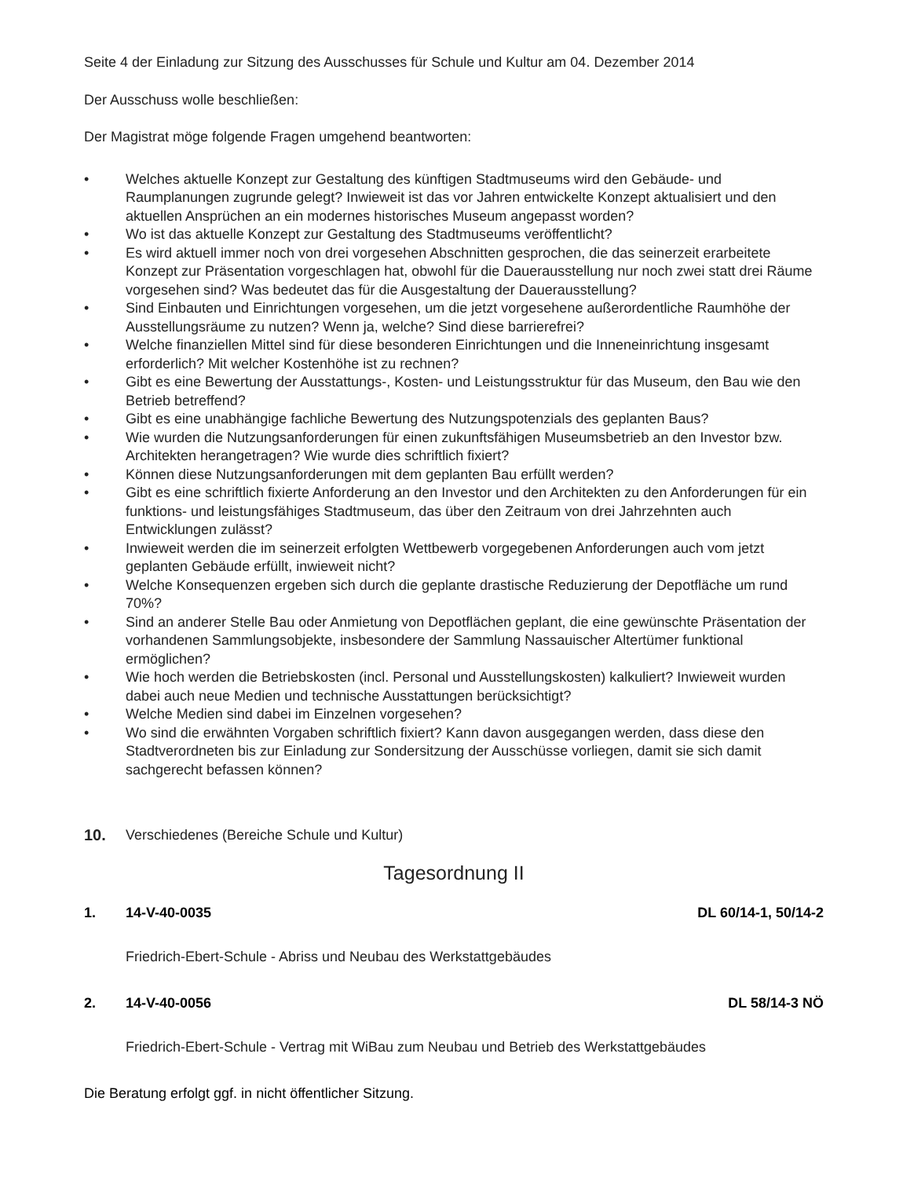Seite 4 der Einladung zur Sitzung des Ausschusses für Schule und Kultur am 04. Dezember 2014
Der Ausschuss wolle beschließen:
Der Magistrat möge folgende Fragen umgehend beantworten:
• Welches aktuelle Konzept zur Gestaltung des künftigen Stadtmuseums wird den Gebäude- und Raumplanungen zugrunde gelegt? Inwieweit ist das vor Jahren entwickelte Konzept aktualisiert und den aktuellen Ansprüchen an ein modernes historisches Museum angepasst worden?
• Wo ist das aktuelle Konzept zur Gestaltung des Stadtmuseums veröffentlicht?
• Es wird aktuell immer noch von drei vorgesehen Abschnitten gesprochen, die das seinerzeit erarbeitete Konzept zur Präsentation vorgeschlagen hat, obwohl für die Dauerausstellung nur noch zwei statt drei Räume vorgesehen sind? Was bedeutet das für die Ausgestaltung der Dauerausstellung?
• Sind Einbauten und Einrichtungen vorgesehen, um die jetzt vorgesehene außerordentliche Raumhöhe der Ausstellungsräume zu nutzen? Wenn ja, welche? Sind diese barrierefrei?
• Welche finanziellen Mittel sind für diese besonderen Einrichtungen und die Inneneinrichtung insgesamt erforderlich? Mit welcher Kostenhöhe ist zu rechnen?
• Gibt es eine Bewertung der Ausstattungs-, Kosten- und Leistungsstruktur für das Museum, den Bau wie den Betrieb betreffend?
• Gibt es eine unabhängige fachliche Bewertung des Nutzungspotenzials des geplanten Baus?
• Wie wurden die Nutzungsanforderungen für einen zukunftsfähigen Museumsbetrieb an den Investor bzw. Architekten herangetragen? Wie wurde dies schriftlich fixiert?
• Können diese Nutzungsanforderungen mit dem geplanten Bau erfüllt werden?
• Gibt es eine schriftlich fixierte Anforderung an den Investor und den Architekten zu den Anforderungen für ein funktions- und leistungsfähiges Stadtmuseum, das über den Zeitraum von drei Jahrzehnten auch Entwicklungen zulässt?
• Inwieweit werden die im seinerzeit erfolgten Wettbewerb vorgegebenen Anforderungen auch vom jetzt geplanten Gebäude erfüllt, inwieweit nicht?
• Welche Konsequenzen ergeben sich durch die geplante drastische Reduzierung der Depotfläche um rund 70%?
• Sind an anderer Stelle Bau oder Anmietung von Depotflächen geplant, die eine gewünschte Präsentation der vorhandenen Sammlungsobjekte, insbesondere der Sammlung Nassauischer Altertümer funktional ermöglichen?
• Wie hoch werden die Betriebskosten (incl. Personal und Ausstellungskosten) kalkuliert? Inwieweit wurden dabei auch neue Medien und technische Ausstattungen berücksichtigt?
• Welche Medien sind dabei im Einzelnen vorgesehen?
• Wo sind die erwähnten Vorgaben schriftlich fixiert? Kann davon ausgegangen werden, dass diese den Stadtverordneten bis zur Einladung zur Sondersitzung der Ausschüsse vorliegen, damit sie sich damit sachgerecht befassen können?
10. Verschiedenes (Bereiche Schule und Kultur)
Tagesordnung II
1. 14-V-40-0035 DL 60/14-1, 50/14-2
Friedrich-Ebert-Schule - Abriss und Neubau des Werkstattgebäudes
2. 14-V-40-0056 DL 58/14-3 NÖ
Friedrich-Ebert-Schule - Vertrag mit WiBau zum Neubau und Betrieb des Werkstattgebäudes
Die Beratung erfolgt ggf. in nicht öffentlicher Sitzung.